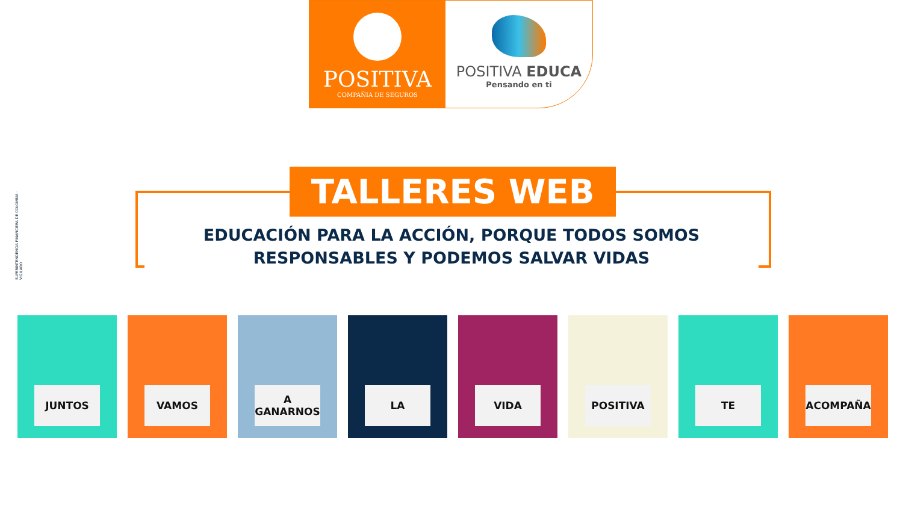POSITIVA
COMPAÑIA DE SEGUROS
POSITIVA EDUCA
Pensando en ti
SUPERINTENDENCIA FINANCIERA DE COLOMBIA · VIGILADO
TALLERES WEB
EDUCACIÓN PARA LA ACCIÓN, PORQUE TODOS SOMOS
RESPONSABLES Y PODEMOS SALVAR VIDAS
JUNTOS
VAMOS
A GANARNOS
LA
VIDA
POSITIVA
TE
ACOMPAÑA